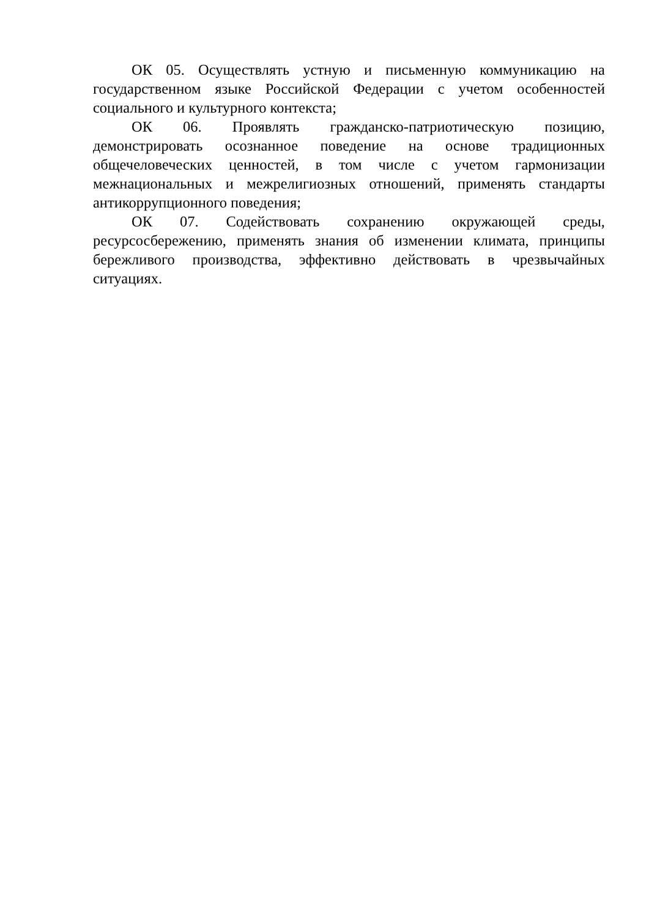ОК 05. Осуществлять устную и письменную коммуникацию на государственном языке Российской Федерации с учетом особенностей социального и культурного контекста;
ОК 06. Проявлять гражданско-патриотическую позицию, демонстрировать осознанное поведение на основе традиционных общечеловеческих ценностей, в том числе с учетом гармонизации межнациональных и межрелигиозных отношений, применять стандарты антикоррупционного поведения;
ОК 07. Содействовать сохранению окружающей среды, ресурсосбережению, применять знания об изменении климата, принципы бережливого производства, эффективно действовать в чрезвычайных ситуациях.